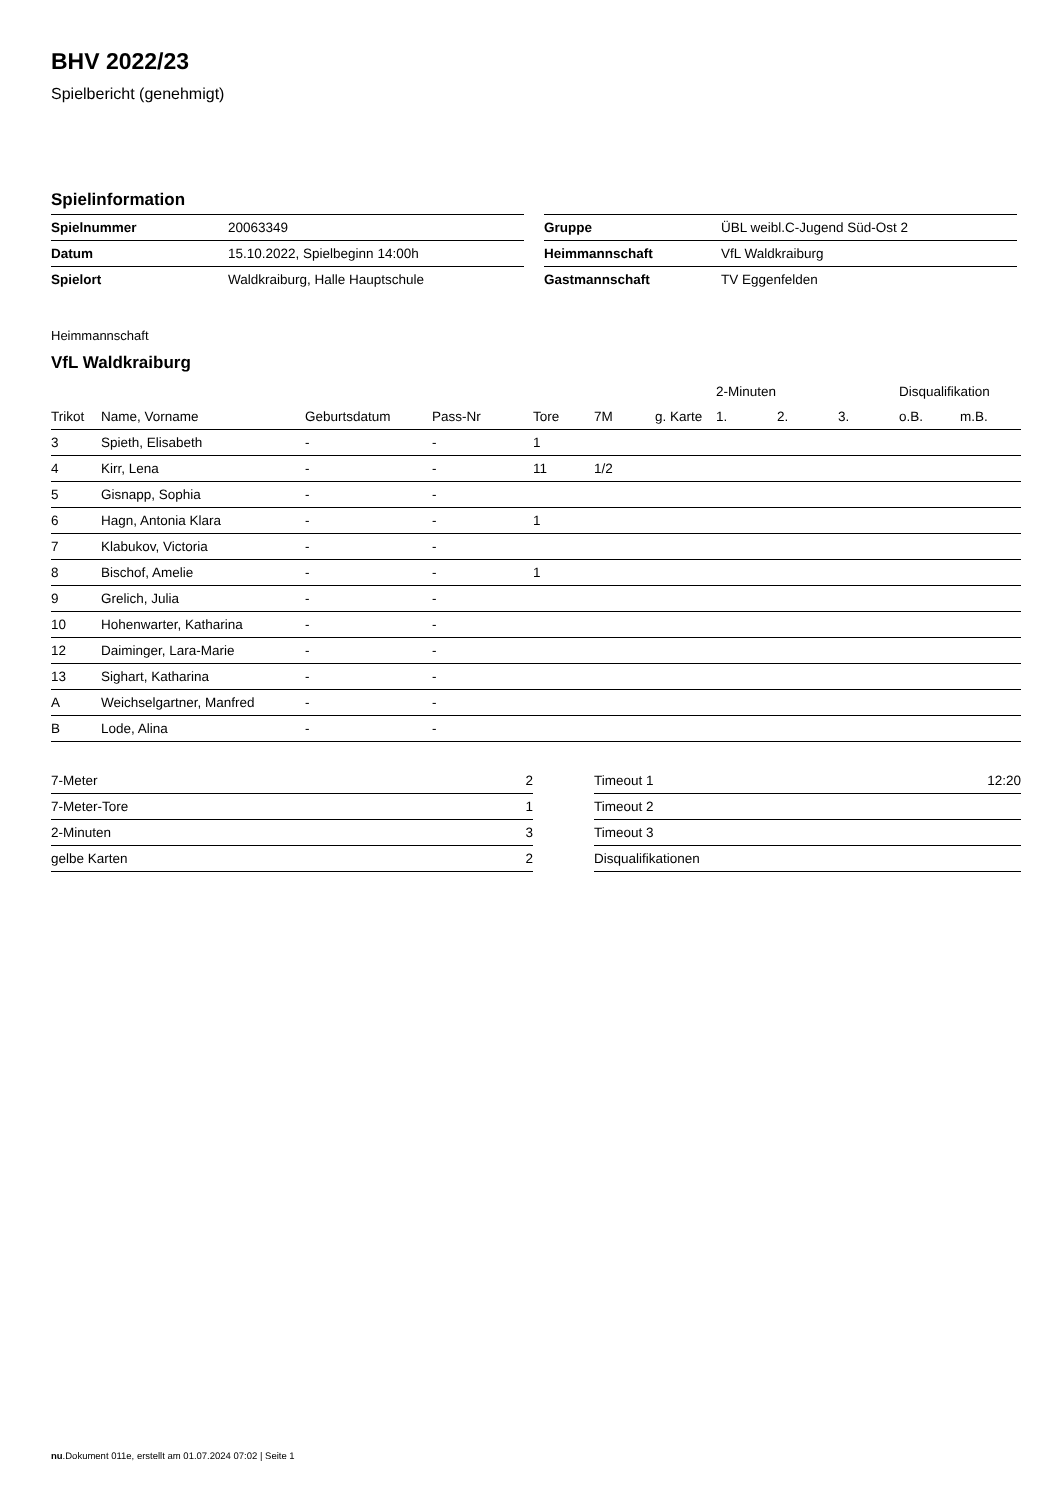BHV 2022/23
Spielbericht (genehmigt)
Spielinformation
| Spielnummer | 20063349 |
| Datum | 15.10.2022, Spielbeginn 14:00h |
| Spielort | Waldkraiburg, Halle Hauptschule |
| Gruppe | ÜBL weibl.C-Jugend Süd-Ost 2 |
| Heimmannschaft | VfL Waldkraiburg |
| Gastmannschaft | TV Eggenfelden |
Heimmannschaft
VfL Waldkraiburg
| | | | | | | | 2-Minuten | | | Disqualifikation | |
| --- | --- | --- | --- | --- | --- | --- | --- | --- | --- | --- | --- |
| Trikot | Name, Vorname | Geburtsdatum | Pass-Nr | Tore | 7M | g. Karte | 1. | 2. | 3. | o.B. | m.B. |
| 3 | Spieth, Elisabeth | - | - | 1 | | | | | | | |
| 4 | Kirr, Lena | - | - | 11 | 1/2 | | | | | | |
| 5 | Gisnapp, Sophia | - | - | | | | | | | | |
| 6 | Hagn, Antonia Klara | - | - | 1 | | | | | | | |
| 7 | Klabukov, Victoria | - | - | | | | | | | | |
| 8 | Bischof, Amelie | - | - | 1 | | | | | | | |
| 9 | Grelich, Julia | - | - | | | | | | | | |
| 10 | Hohenwarter, Katharina | - | - | | | | | | | | |
| 12 | Daiminger, Lara-Marie | - | - | | | | | | | | |
| 13 | Sighart, Katharina | - | - | | | | | | | | |
| A | Weichselgartner, Manfred | - | - | | | | | | | | |
| B | Lode, Alina | - | - | | | | | | | | |
| 7-Meter | 2 |
| 7-Meter-Tore | 1 |
| 2-Minuten | 3 |
| gelbe Karten | 2 |
| Timeout 1 | 12:20 |
| Timeout 2 | |
| Timeout 3 | |
| Disqualifikationen | |
nu.Dokument 011e, erstellt am 01.07.2024 07:02 | Seite 1